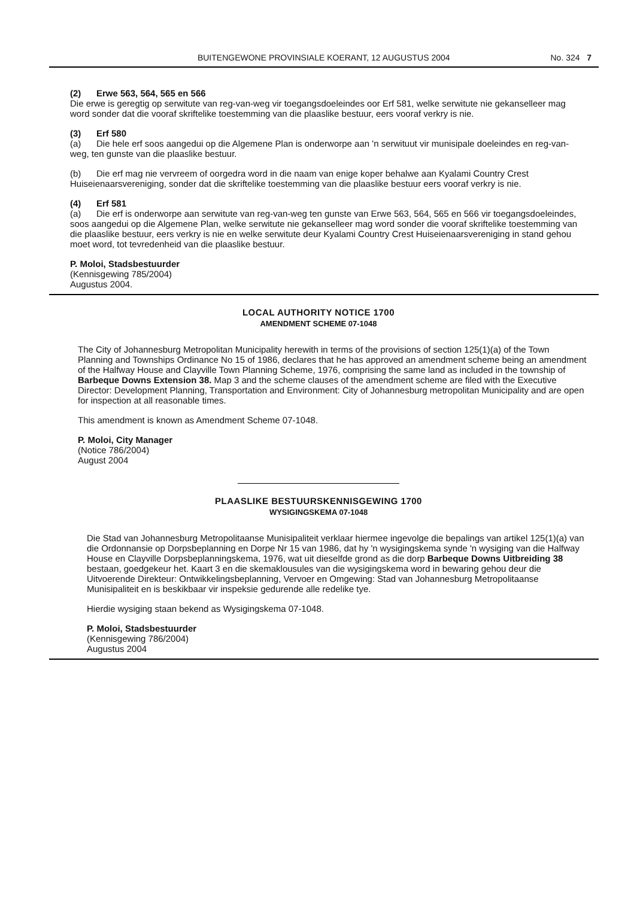BUITENGEWONE PROVINSIALE KOERANT, 12 AUGUSTUS 2004 No. 324 7
(2) Erwe 563, 564, 565 en 566
Die erwe is geregtig op serwitute van reg-van-weg vir toegangsdoeleindes oor Erf 581, welke serwitute nie gekanselleer mag word sonder dat die vooraf skriftelike toestemming van die plaaslike bestuur, eers vooraf verkry is nie.
(3) Erf 580
(a) Die hele erf soos aangedui op die Algemene Plan is onderworpe aan 'n serwituut vir munisipale doeleindes en reg-van-weg, ten gunste van die plaaslike bestuur.
(b) Die erf mag nie vervreem of oorgedra word in die naam van enige koper behalwe aan Kyalami Country Crest Huiseienaarsvereniging, sonder dat die skriftelike toestemming van die plaaslike bestuur eers vooraf verkry is nie.
(4) Erf 581
(a) Die erf is onderworpe aan serwitute van reg-van-weg ten gunste van Erwe 563, 564, 565 en 566 vir toegangsdoeleindes, soos aangedui op die Algemene Plan, welke serwitute nie gekanselleer mag word sonder die vooraf skriftelike toestemming van die plaaslike bestuur, eers verkry is nie en welke serwitute deur Kyalami Country Crest Huiseienaarsvereniging in stand gehou moet word, tot tevredenheid van die plaaslike bestuur.
P. Moloi, Stadsbestuurder
(Kennisgewing 785/2004)
Augustus 2004.
LOCAL AUTHORITY NOTICE 1700
AMENDMENT SCHEME 07-1048
The City of Johannesburg Metropolitan Municipality herewith in terms of the provisions of section 125(1)(a) of the Town Planning and Townships Ordinance No 15 of 1986, declares that he has approved an amendment scheme being an amendment of the Halfway House and Clayville Town Planning Scheme, 1976, comprising the same land as included in the township of Barbeque Downs Extension 38. Map 3 and the scheme clauses of the amendment scheme are filed with the Executive Director: Development Planning, Transportation and Environment: City of Johannesburg metropolitan Municipality and are open for inspection at all reasonable times.
This amendment is known as Amendment Scheme 07-1048.
P. Moloi, City Manager
(Notice 786/2004)
August 2004
PLAASLIKE BESTUURSKENNISGEWING 1700
WYSIGINGSKEMA 07-1048
Die Stad van Johannesburg Metropolitaanse Munisipaliteit verklaar hiermee ingevolge die bepalings van artikel 125(1)(a) van die Ordonnansie op Dorpsbeplanning en Dorpe Nr 15 van 1986, dat hy 'n wysigingskema synde 'n wysiging van die Halfway House en Clayville Dorpsbeplanningskema, 1976, wat uit dieselfde grond as die dorp Barbeque Downs Uitbreiding 38 bestaan, goedgekeur het. Kaart 3 en die skemaklousules van die wysigingskema word in bewaring gehou deur die Uitvoerende Direkteur: Ontwikkelingsbeplanning, Vervoer en Omgewing: Stad van Johannesburg Metropolitaanse Munisipaliteit en is beskikbaar vir inspeksie gedurende alle redelike tye.
Hierdie wysiging staan bekend as Wysigingskema 07-1048.
P. Moloi, Stadsbestuurder
(Kennisgewing 786/2004)
Augustus 2004